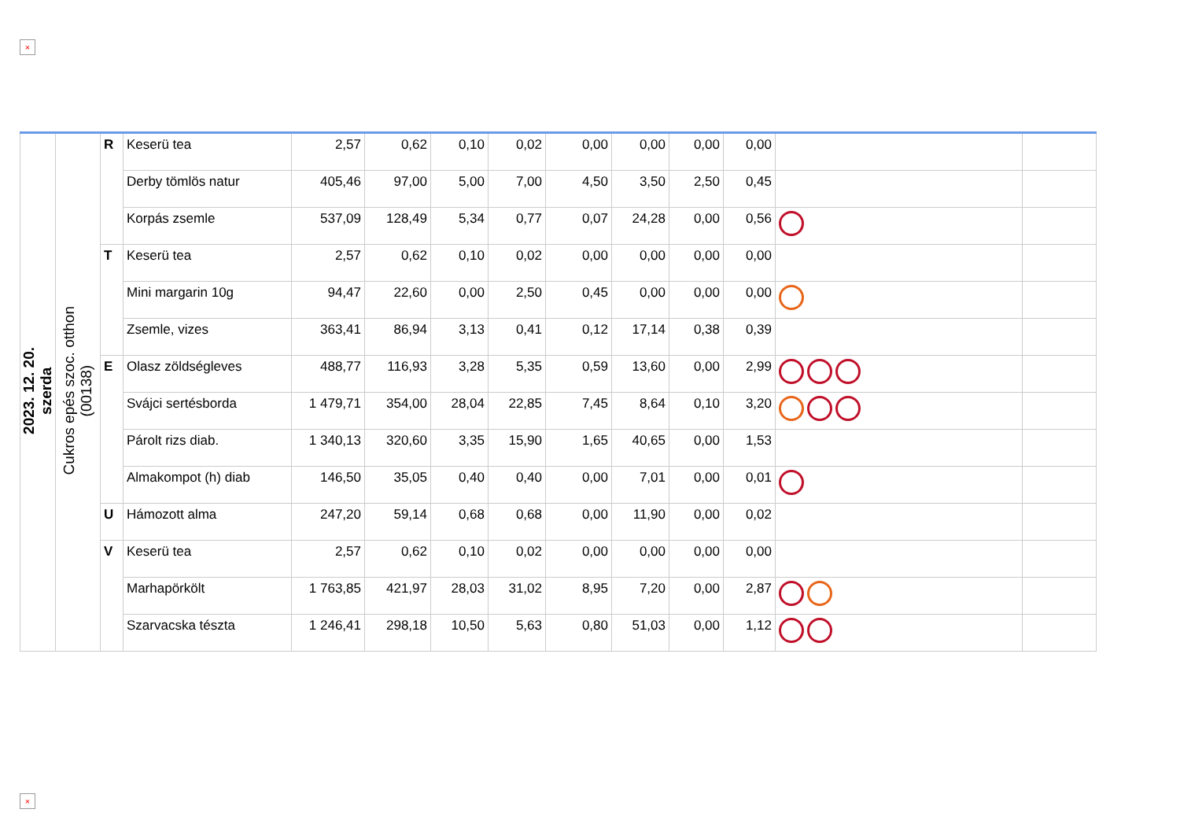×
| 2023. 12. 20. szerda | Cukros epés szoc. otthon (00138) | R | Keserü tea | 2,57 | 0,62 | 0,10 | 0,02 | 0,00 | 0,00 | 0,00 | 0,00 | | |
| | | | Derby tömlös natur | 405,46 | 97,00 | 5,00 | 7,00 | 4,50 | 3,50 | 2,50 | 0,45 | | |
| | | | Korpás zsemle | 537,09 | 128,49 | 5,34 | 0,77 | 0,07 | 24,28 | 0,00 | 0,56 | | |
| | | T | Keserü tea | 2,57 | 0,62 | 0,10 | 0,02 | 0,00 | 0,00 | 0,00 | 0,00 | | |
| | | | Mini margarin 10g | 94,47 | 22,60 | 0,00 | 2,50 | 0,45 | 0,00 | 0,00 | 0,00 | | |
| | | | Zsemle, vizes | 363,41 | 86,94 | 3,13 | 0,41 | 0,12 | 17,14 | 0,38 | 0,39 | | |
| | | E | Olasz zöldségleves | 488,77 | 116,93 | 3,28 | 5,35 | 0,59 | 13,60 | 0,00 | 2,99 | | |
| | | | Svájci sertésborda | 1 479,71 | 354,00 | 28,04 | 22,85 | 7,45 | 8,64 | 0,10 | 3,20 | | |
| | | | Párolt rizs diab. | 1 340,13 | 320,60 | 3,35 | 15,90 | 1,65 | 40,65 | 0,00 | 1,53 | | |
| | | | Almakompot (h) diab | 146,50 | 35,05 | 0,40 | 0,40 | 0,00 | 7,01 | 0,00 | 0,01 | | |
| | | U | Hámozott alma | 247,20 | 59,14 | 0,68 | 0,68 | 0,00 | 11,90 | 0,00 | 0,02 | | |
| | | V | Keserü tea | 2,57 | 0,62 | 0,10 | 0,02 | 0,00 | 0,00 | 0,00 | 0,00 | | |
| | | | Marhapörkölt | 1 763,85 | 421,97 | 28,03 | 31,02 | 8,95 | 7,20 | 0,00 | 2,87 | | |
| | | | Szarvacska tészta | 1 246,41 | 298,18 | 10,50 | 5,63 | 0,80 | 51,03 | 0,00 | 1,12 | | |
×